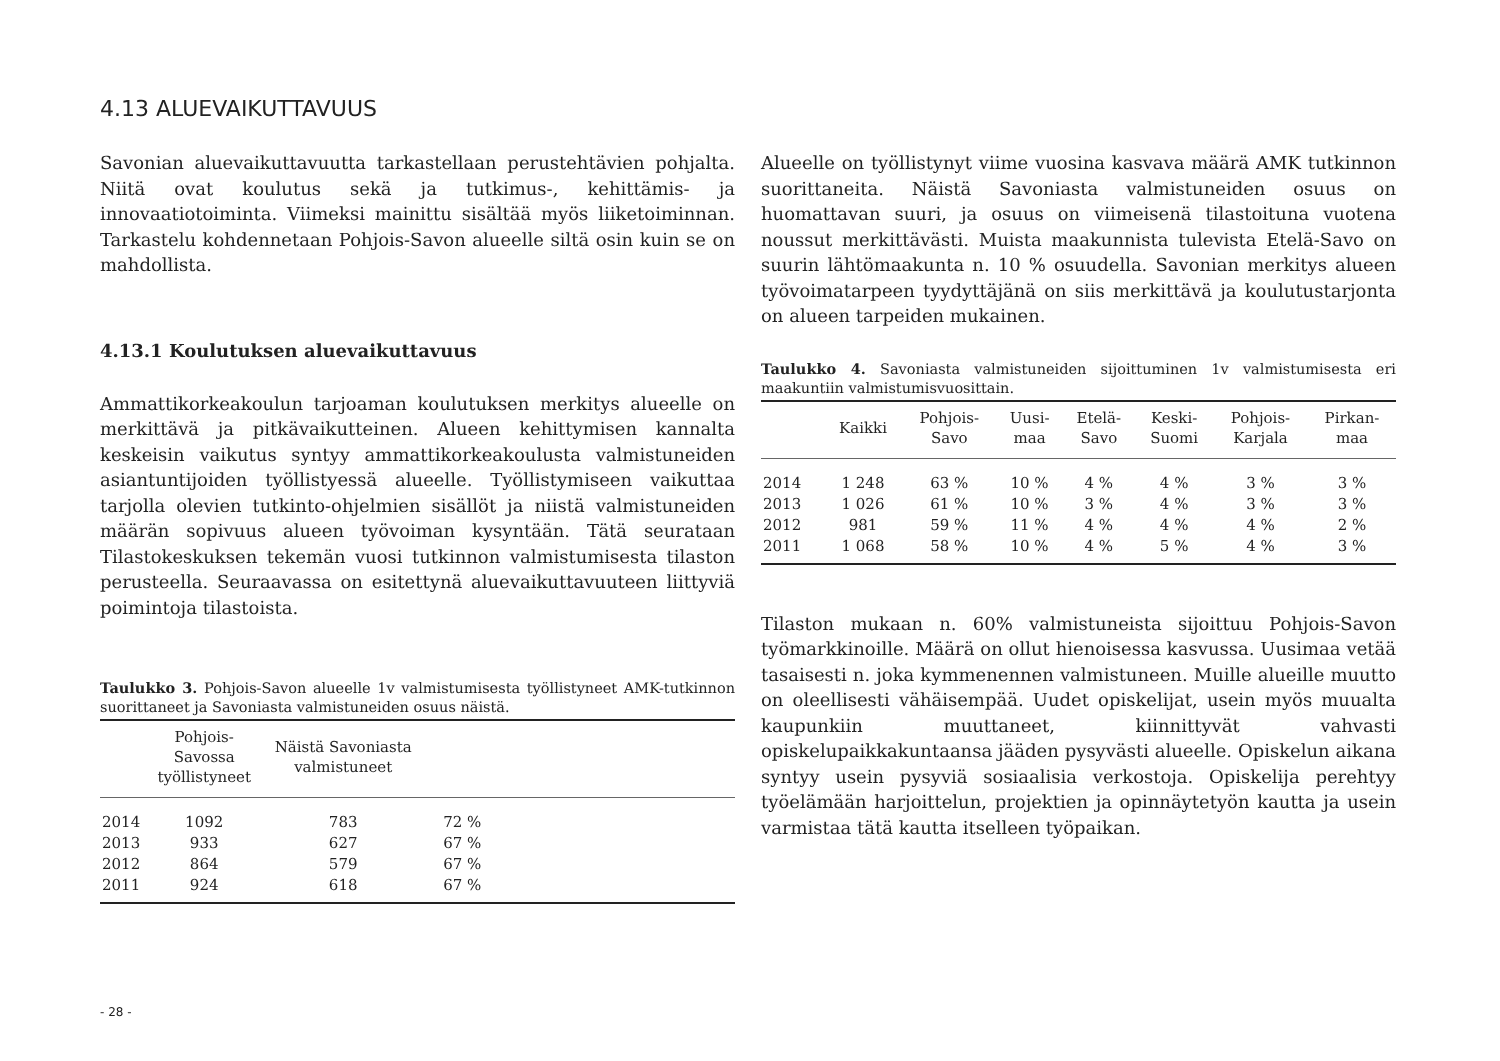4.13 ALUEVAIKUTTAVUUS
Savonian aluevaikuttavuutta tarkastellaan perustehtävien pohjalta. Niitä ovat koulutus sekä ja tutkimus-, kehittämis- ja innovaatiotoiminta. Viimeksi mainittu sisältää myös liiketoiminnan. Tarkastelu kohdennetaan Pohjois-Savon alueelle siltä osin kuin se on mahdollista.
4.13.1 Koulutuksen aluevaikuttavuus
Ammattikorkeakoulun tarjoaman koulutuksen merkitys alueelle on merkittävä ja pitkävaikutteinen. Alueen kehittymisen kannalta keskeisin vaikutus syntyy ammattikorkeakoulusta valmistuneiden asiantuntijoiden työllistyessä alueelle. Työllistymiseen vaikuttaa tarjolla olevien tutkinto-ohjelmien sisällöt ja niistä valmistuneiden määrän sopivuus alueen työvoiman kysyntään. Tätä seurataan Tilastokeskuksen tekemän vuosi tutkinnon valmistumisesta tilaston perusteella. Seuraavassa on esitettynä aluevaikuttavuuteen liittyviä poimintoja tilastoista.
Taulukko 3. Pohjois-Savon alueelle 1v valmistumisesta työllistyneet AMK-tutkinnon suorittaneet ja Savoniasta valmistuneiden osuus näistä.
| | Pohjois-Savossa työllistyneet | Näistä Savoniasta valmistuneet | | |
| --- | --- | --- | --- | --- |
| 2014 | 1092 | 783 | 72 % | |
| 2013 | 933 | 627 | 67 % | |
| 2012 | 864 | 579 | 67 % | |
| 2011 | 924 | 618 | 67 % | |
Alueelle on työllistynyt viime vuosina kasvava määrä AMK tutkinnon suorittaneita. Näistä Savoniasta valmistuneiden osuus on huomattavan suuri, ja osuus on viimeisenä tilastoituna vuotena noussut merkittävästi. Muista maakunnista tulevista Etelä-Savo on suurin lähtömaakunta n. 10 % osuudella. Savonian merkitys alueen työvoimatarpeen tyydyttäjänä on siis merkittävä ja koulutustarjonta on alueen tarpeiden mukainen.
Taulukko 4. Savoniasta valmistuneiden sijoittuminen 1v valmistumisesta eri maakuntiin valmistumisvuosittain.
| | Kaikki | Pohjois- Savo | Uusi- maa | Etelä- Savo | Keski- Suomi | Pohjois- Karjala | Pirkan- maa |
| --- | --- | --- | --- | --- | --- | --- | --- |
| 2014 | 1 248 | 63 % | 10 % | 4 % | 4 % | 3 % | 3 % |
| 2013 | 1 026 | 61 % | 10 % | 3 % | 4 % | 3 % | 3 % |
| 2012 | 981 | 59 % | 11 % | 4 % | 4 % | 4 % | 2 % |
| 2011 | 1 068 | 58 % | 10 % | 4 % | 5 % | 4 % | 3 % |
Tilaston mukaan n. 60% valmistuneista sijoittuu Pohjois-Savon työmarkkinoille. Määrä on ollut hienoisessa kasvussa. Uusimaa vetää tasaisesti n. joka kymmenennen valmistuneen. Muille alueille muutto on oleellisesti vähäisempää. Uudet opiskelijat, usein myös muualta kaupunkiin muuttaneet, kiinnittyvät vahvasti opiskelupaikkakuntaansa jääden pysyvästi alueelle. Opiskelun aikana syntyy usein pysyviä sosiaalisia verkostoja. Opiskelija perehtyy työelämään harjoittelun, projektien ja opinnäytetyön kautta ja usein varmistaa tätä kautta itselleen työpaikan.
- 28 -